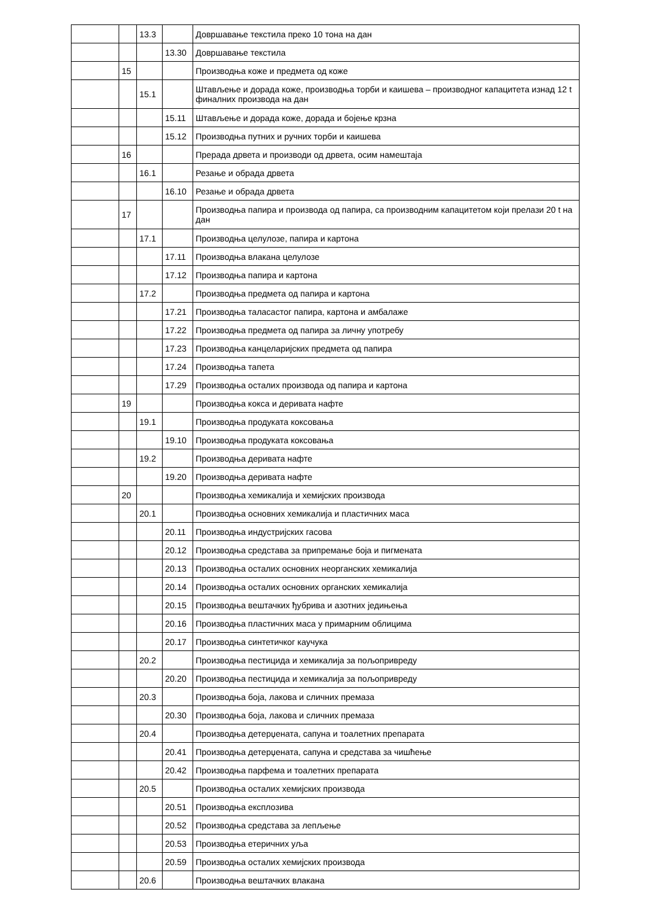| | | 13.3 | | Довршавање текстила преко 10 тона на дан |
| | | | 13.30 | Довршавање текстила |
| | 15 | | | Производња коже и предмета од коже |
| | | 15.1 | | Штављење и дорада коже, производња торби и каишева – производног капацитета изнад 12 t финалних производа на дан |
| | | | 15.11 | Штављење и дорада коже, дорада и бојење крзна |
| | | | 15.12 | Производња путних и ручних торби и каишева |
| | 16 | | | Прерада дрвета и производи од дрвета, осим намештаја |
| | | 16.1 | | Резање и обрада дрвета |
| | | | 16.10 | Резање и обрада дрвета |
| | 17 | | | Производња папира и производа од папира, са производним капацитетом који прелази 20 t на дан |
| | | 17.1 | | Производња целулозе, папира и картона |
| | | | 17.11 | Производња влакана целулозе |
| | | | 17.12 | Производња папира и картона |
| | | 17.2 | | Производња предмета од папира и картона |
| | | | 17.21 | Производња таласастог папира, картона и амбалаже |
| | | | 17.22 | Производња предмета од папира за личну употребу |
| | | | 17.23 | Производња канцеларијских предмета од папира |
| | | | 17.24 | Производња тапета |
| | | | 17.29 | Производња осталих производа од папира и картона |
| | 19 | | | Производња кокса и деривата нафте |
| | | 19.1 | | Производња продуката коксовања |
| | | | 19.10 | Производња продуката коксовања |
| | | 19.2 | | Производња деривата нафте |
| | | | 19.20 | Производња деривата нафте |
| | 20 | | | Производња хемикалија и хемијских производа |
| | | 20.1 | | Производња основних хемикалија и пластичних маса |
| | | | 20.11 | Производња индустријских гасова |
| | | | 20.12 | Производња средстава за припремање боја и пигмената |
| | | | 20.13 | Производња осталих основних неорганских хемикалија |
| | | | 20.14 | Производња осталих основних органских хемикалија |
| | | | 20.15 | Производња вештачких ђубрива и азотних једињења |
| | | | 20.16 | Производња пластичних маса у примарним облицима |
| | | | 20.17 | Производња синтетичког каучука |
| | | 20.2 | | Производња пестицида и хемикалија за пољопривреду |
| | | | 20.20 | Производња пестицида и хемикалија за пољопривреду |
| | | 20.3 | | Производња боја, лакова и сличних премаза |
| | | | 20.30 | Производња боја, лакова и сличних премаза |
| | | 20.4 | | Производња детерџената, сапуна и тоалетних препарата |
| | | | 20.41 | Производња детерџената, сапуна и средстава за чишћење |
| | | | 20.42 | Производња парфема и тоалетних препарата |
| | | 20.5 | | Производња осталих хемијских производа |
| | | | 20.51 | Производња експлозива |
| | | | 20.52 | Производња средстава за лепљење |
| | | | 20.53 | Производња етеричних уља |
| | | | 20.59 | Производња осталих хемијских производа |
| | | 20.6 | | Производња вештачких влакана |